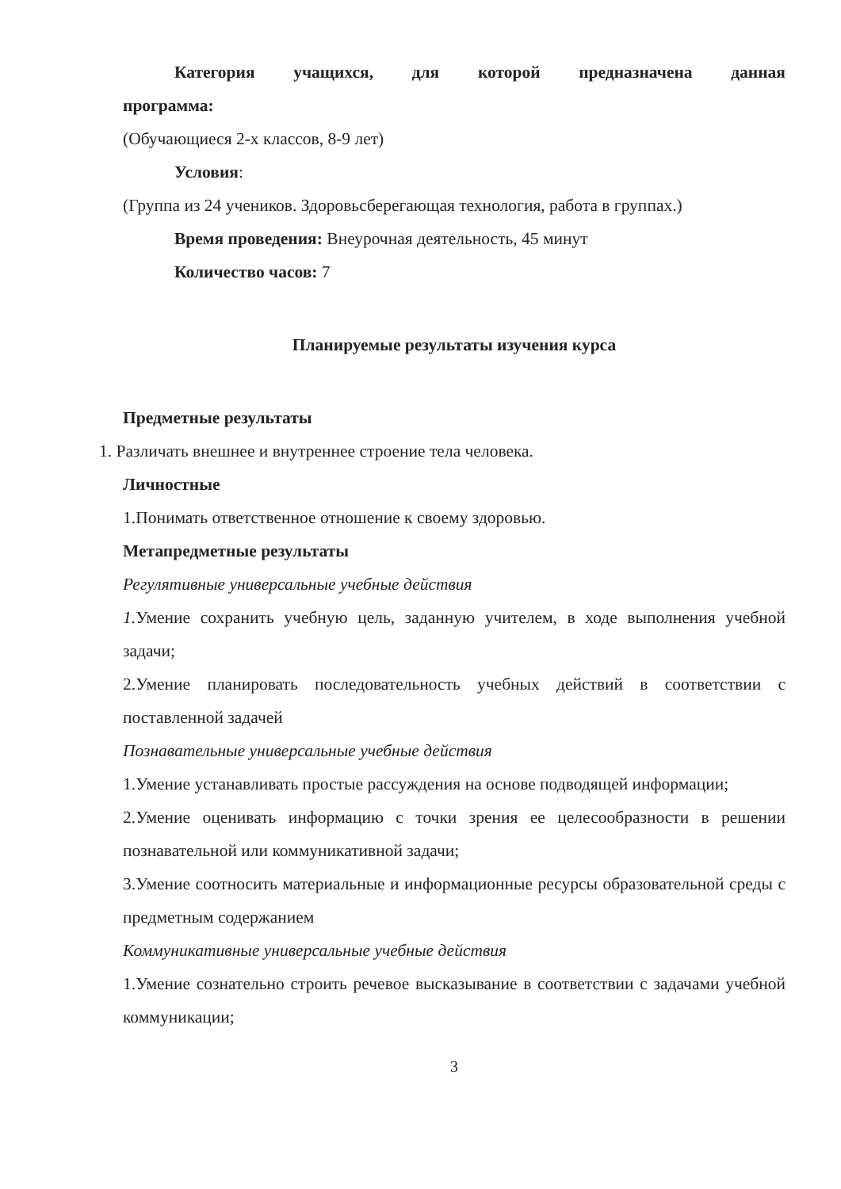Категория учащихся, для которой предназначена данная
программа:
(Обучающиеся 2-х классов, 8-9 лет)
Условия:
(Группа из 24 учеников. Здоровьсберегающая технология, работа в группах.)
Время проведения: Внеурочная деятельность, 45 минут
Количество часов: 7
Планируемые результаты изучения курса
Предметные результаты
1. Различать внешнее и внутреннее строение тела человека.
Личностные
1.Понимать ответственное отношение к своему здоровью.
Метапредметные результаты
Регулятивные универсальные учебные действия
1. Умение сохранить учебную цель, заданную учителем, в ходе выполнения учебной задачи;
2.Умение планировать последовательность учебных действий в соответствии с поставленной задачей
Познавательные универсальные учебные действия
1.Умение устанавливать простые рассуждения на основе подводящей информации;
2.Умение оценивать информацию с точки зрения ее целесообразности в решении познавательной или коммуникативной задачи;
3.Умение соотносить материальные и информационные ресурсы образовательной среды с предметным содержанием
Коммуникативные универсальные учебные действия
1.Умение сознательно строить речевое высказывание в соответствии с задачами учебной коммуникации;
3